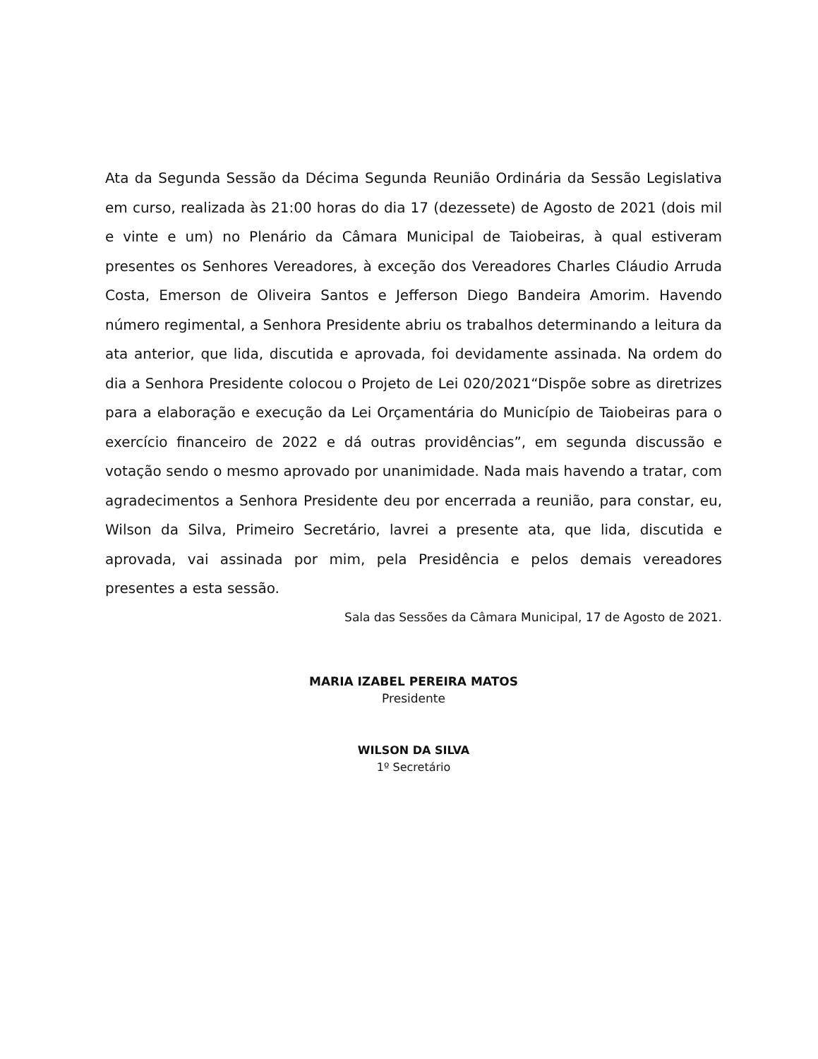Ata da Segunda Sessão da Décima Segunda Reunião Ordinária da Sessão Legislativa em curso, realizada às 21:00 horas do dia 17 (dezessete) de Agosto de 2021 (dois mil e vinte e um) no Plenário da Câmara Municipal de Taiobeiras, à qual estiveram presentes os Senhores Vereadores, à exceção dos Vereadores Charles Cláudio Arruda Costa, Emerson de Oliveira Santos e Jefferson Diego Bandeira Amorim. Havendo número regimental, a Senhora Presidente abriu os trabalhos determinando a leitura da ata anterior, que lida, discutida e aprovada, foi devidamente assinada. Na ordem do dia a Senhora Presidente colocou o Projeto de Lei 020/2021“Dispõe sobre as diretrizes para a elaboração e execução da Lei Orçamentária do Município de Taiobeiras para o exercício financeiro de 2022 e dá outras providências”, em segunda discussão e votação sendo o mesmo aprovado por unanimidade. Nada mais havendo a tratar, com agradecimentos a Senhora Presidente deu por encerrada a reunião, para constar, eu, Wilson da Silva, Primeiro Secretário, lavrei a presente ata, que lida, discutida e aprovada, vai assinada por mim, pela Presidência e pelos demais vereadores presentes a esta sessão.
Sala das Sessões da Câmara Municipal, 17 de Agosto de 2021.
MARIA IZABEL PEREIRA MATOS
Presidente
WILSON DA SILVA
1º Secretário